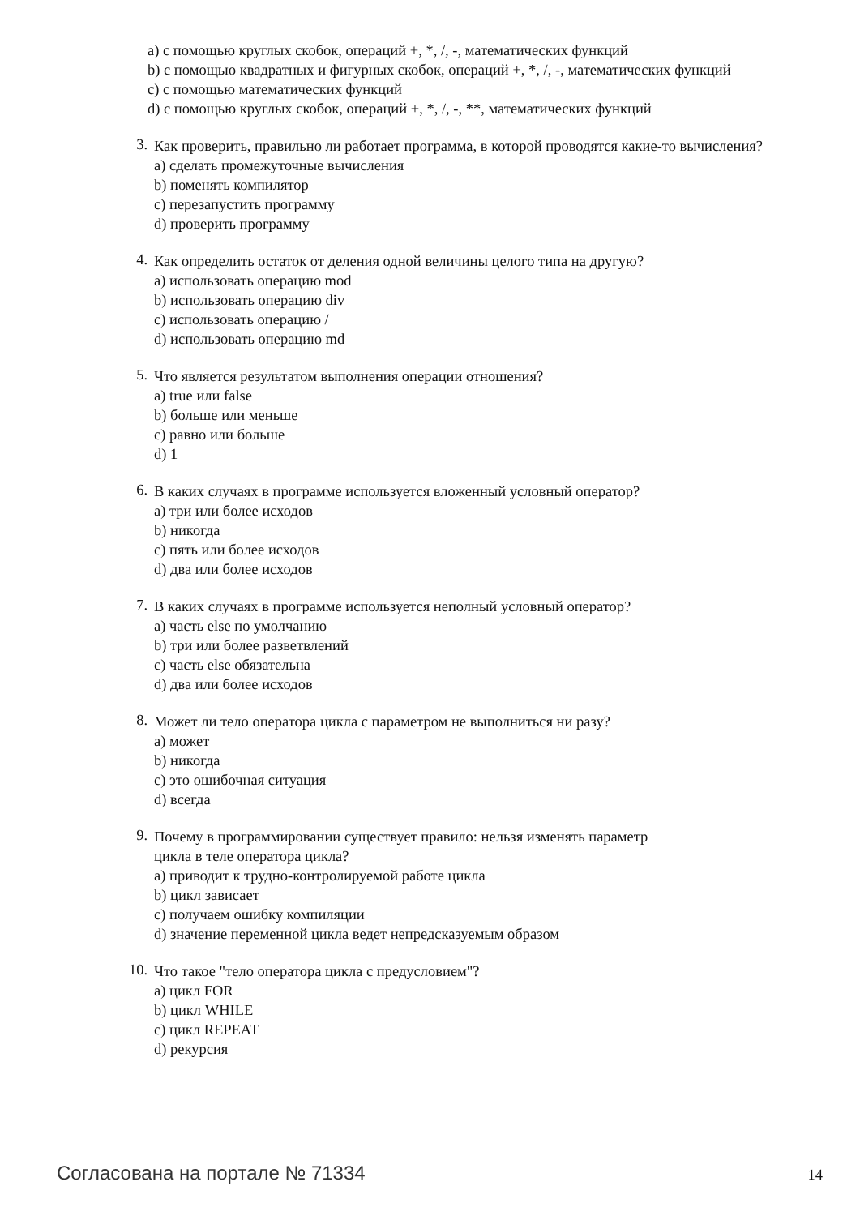a) с помощью круглых скобок, операций +, *, /, -, математических функций
b) с помощью квадратных и фигурных скобок, операций +, *, /, -, математических функций
c) с помощью математических функций
d) с помощью круглых скобок, операций +, *, /, -, **, математических функций
3.
Как проверить, правильно ли работает программа, в которой проводятся какие-то вычисления?
a) сделать промежуточные вычисления
b) поменять компилятор
c) перезапустить программу
d) проверить программу
4.
Как определить остаток от деления одной величины целого типа на другую?
a) использовать операцию mod
b) использовать операцию div
c) использовать операцию /
d) использовать операцию md
5.
Что является результатом выполнения операции отношения?
a) true или false
b) больше или меньше
c) равно или больше
d) 1
6.
В каких случаях в программе используется вложенный условный оператор?
a) три или более исходов
b) никогда
c) пять или более исходов
d) два или более исходов
7.
В каких случаях в программе используется неполный условный оператор?
a) часть else по умолчанию
b) три или более разветвлений
c) часть else обязательна
d) два или более исходов
8.
Может ли тело оператора цикла с параметром не выполниться ни разу?
a) может
b) никогда
c) это ошибочная ситуация
d) всегда
9.
Почему в программировании существует правило: нельзя изменять параметр
цикла в теле оператора цикла?
a) приводит к трудно-контролируемой работе цикла
b) цикл зависает
c) получаем ошибку компиляции
d) значение переменной цикла ведет непредсказуемым образом
10.
Что такое "тело оператора цикла с предусловием"?
a) цикл FOR
b) цикл WHILE
c) цикл REPEAT
d) рекурсия
Согласована на портале № 71334 14